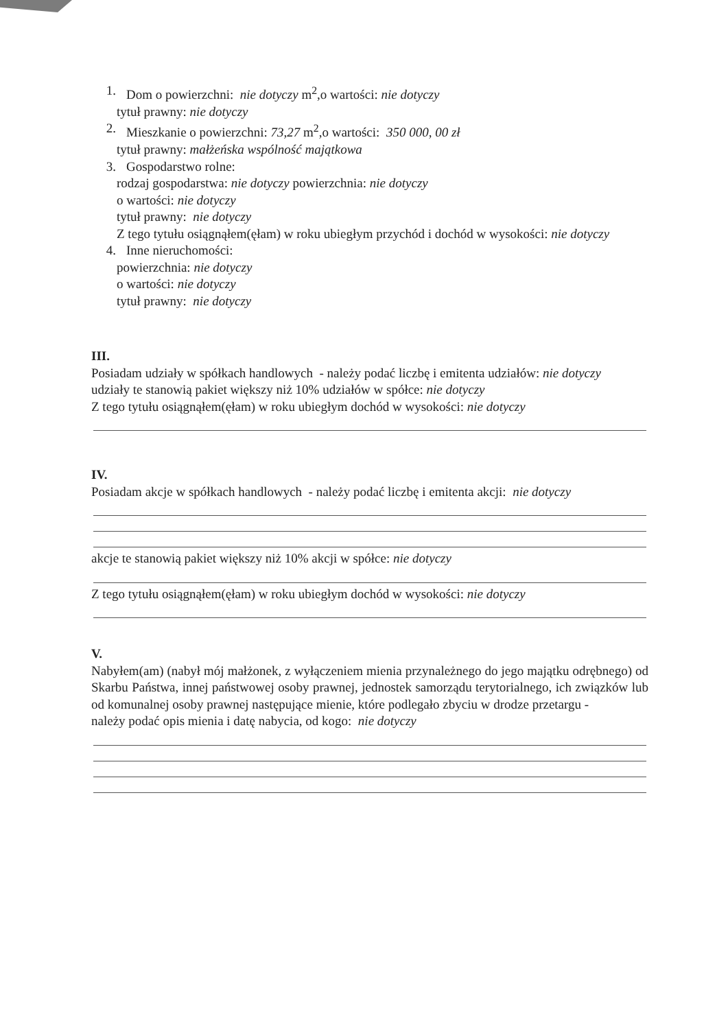1. Dom o powierzchni: nie dotyczy m<sup>2</sup>,o wartości: nie dotyczy
tytuł prawny: nie dotyczy
2. Mieszkanie o powierzchni: 73,27 m<sup>2</sup>,o wartości: 350 000, 00 zł
tytuł prawny: małżeńska wspólność majątkowa
3. Gospodarstwo rolne:
rodzaj gospodarstwa: nie dotyczy powierzchnia: nie dotyczy
o wartości: nie dotyczy
tytuł prawny: nie dotyczy
Z tego tytułu osiągnąłem(ęłam) w roku ubiegłym przychód i dochód w wysokości: nie dotyczy
4. Inne nieruchomości:
powierzchnia: nie dotyczy
o wartości: nie dotyczy
tytuł prawny: nie dotyczy
III.
Posiadam udziały w spółkach handlowych - należy podać liczbę i emitenta udziałów: nie dotyczy
udziały te stanowią pakiet większy niż 10% udziałów w spółce: nie dotyczy
Z tego tytułu osiągnąłem(ęłam) w roku ubiegłym dochód w wysokości: nie dotyczy
IV.
Posiadam akcje w spółkach handlowych - należy podać liczbę i emitenta akcji: nie dotyczy
akcje te stanowią pakiet większy niż 10% akcji w spółce: nie dotyczy
Z tego tytułu osiągnąłem(ęłam) w roku ubiegłym dochód w wysokości: nie dotyczy
V.
Nabyłem(am) (nabył mój małżonek, z wyłączeniem mienia przynależnego do jego majątku odrębnego) od Skarbu Państwa, innej państwowej osoby prawnej, jednostek samorządu terytorialnego, ich związków lub od komunalnej osoby prawnej następujące mienie, które podlegało zbyciu w drodze przetargu -
należy podać opis mienia i datę nabycia, od kogo: nie dotyczy